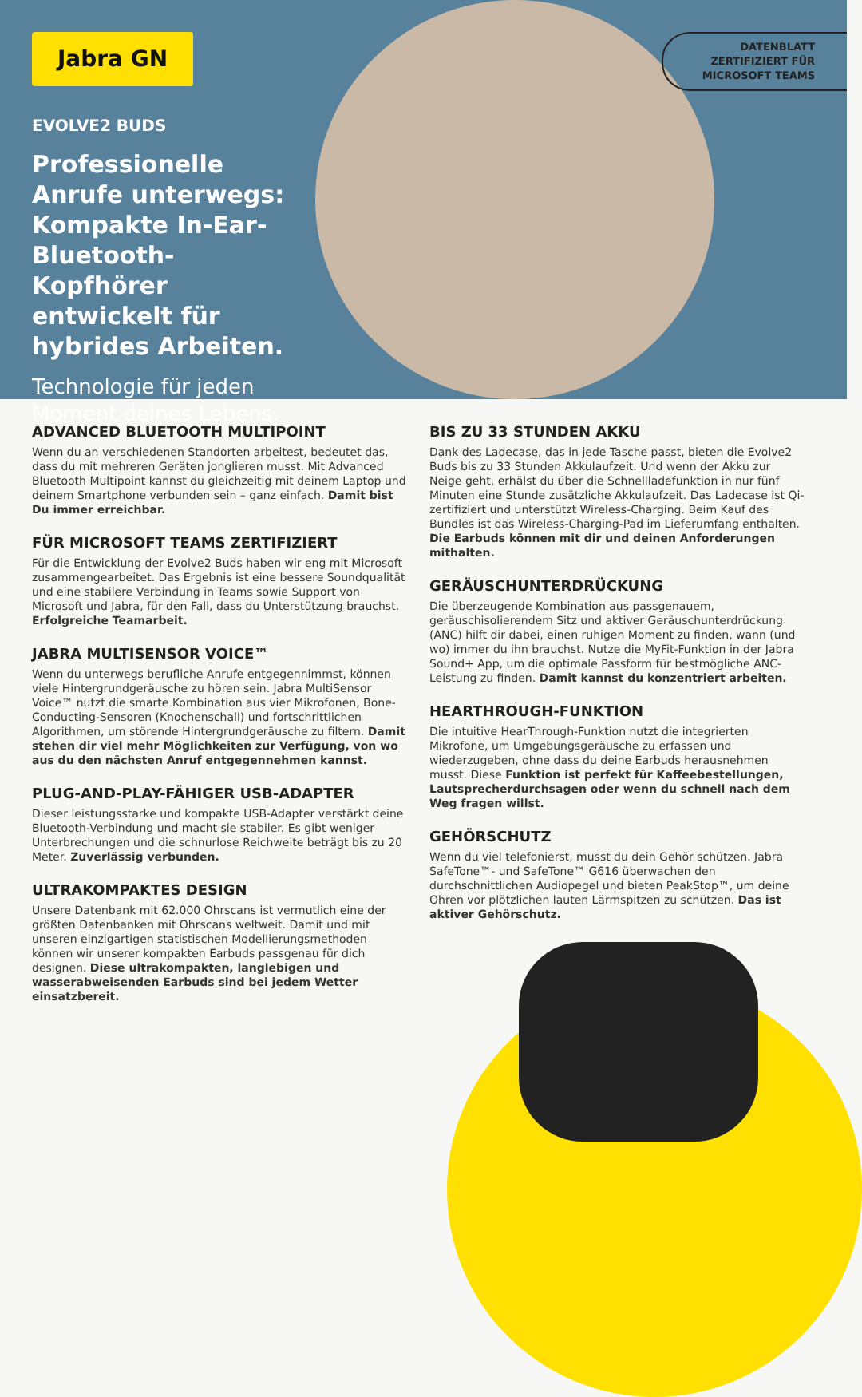Jabra GN
DATENBLATT
ZERTIFIZIERT FÜR
MICROSOFT TEAMS
EVOLVE2 BUDS
Professionelle Anrufe unterwegs: Kompakte In-Ear-Bluetooth-Kopfhörer entwickelt für hybrides Arbeiten.
Technologie für jeden Moment deines Lebens.
ADVANCED BLUETOOTH MULTIPOINT
Wenn du an verschiedenen Standorten arbeitest, bedeutet das, dass du mit mehreren Geräten jonglieren musst. Mit Advanced Bluetooth Multipoint kannst du gleichzeitig mit deinem Laptop und deinem Smartphone verbunden sein – ganz einfach. Damit bist Du immer erreichbar.
FÜR MICROSOFT TEAMS ZERTIFIZIERT
Für die Entwicklung der Evolve2 Buds haben wir eng mit Microsoft zusammengearbeitet. Das Ergebnis ist eine bessere Soundqualität und eine stabilere Verbindung in Teams sowie Support von Microsoft und Jabra, für den Fall, dass du Unterstützung brauchst. Erfolgreiche Teamarbeit.
JABRA MULTISENSOR VOICE™
Wenn du unterwegs berufliche Anrufe entgegennimmst, können viele Hintergrundgeräusche zu hören sein. Jabra MultiSensor Voice™ nutzt die smarte Kombination aus vier Mikrofonen, Bone-Conducting-Sensoren (Knochenschall) und fortschrittlichen Algorithmen, um störende Hintergrundgeräusche zu filtern. Damit stehen dir viel mehr Möglichkeiten zur Verfügung, von wo aus du den nächsten Anruf entgegennehmen kannst.
PLUG-AND-PLAY-FÄHIGER USB-ADAPTER
Dieser leistungsstarke und kompakte USB-Adapter verstärkt deine Bluetooth-Verbindung und macht sie stabiler. Es gibt weniger Unterbrechungen und die schnurlose Reichweite beträgt bis zu 20 Meter. Zuverlässig verbunden.
ULTRAKOMPAKTES DESIGN
Unsere Datenbank mit 62.000 Ohrscans ist vermutlich eine der größten Datenbanken mit Ohrscans weltweit. Damit und mit unseren einzigartigen statistischen Modellierungsmethoden können wir unserer kompakten Earbuds passgenau für dich designen. Diese ultrakompakten, langlebigen und wasserabweisenden Earbuds sind bei jedem Wetter einsatzbereit.
BIS ZU 33 STUNDEN AKKU
Dank des Ladecase, das in jede Tasche passt, bieten die Evolve2 Buds bis zu 33 Stunden Akkulaufzeit. Und wenn der Akku zur Neige geht, erhälst du über die Schnellladefunktion in nur fünf Minuten eine Stunde zusätzliche Akkulaufzeit. Das Ladecase ist Qi-zertifiziert und unterstützt Wireless-Charging. Beim Kauf des Bundles ist das Wireless-Charging-Pad im Lieferumfang enthalten. Die Earbuds können mit dir und deinen Anforderungen mithalten.
GERÄUSCHUNTERDRÜCKUNG
Die überzeugende Kombination aus passgenauem, geräuschisolierendem Sitz und aktiver Geräuschunterdrückung (ANC) hilft dir dabei, einen ruhigen Moment zu finden, wann (und wo) immer du ihn brauchst. Nutze die MyFit-Funktion in der Jabra Sound+ App, um die optimale Passform für bestmögliche ANC-Leistung zu finden. Damit kannst du konzentriert arbeiten.
HEARTHROUGH-FUNKTION
Die intuitive HearThrough-Funktion nutzt die integrierten Mikrofone, um Umgebungsgeräusche zu erfassen und wiederzugeben, ohne dass du deine Earbuds herausnehmen musst. Diese Funktion ist perfekt für Kaffeebestellungen, Lautsprecherdurchsagen oder wenn du schnell nach dem Weg fragen willst.
GEHÖRSCHUTZ
Wenn du viel telefonierst, musst du dein Gehör schützen. Jabra SafeTone™- und SafeTone™ G616 überwachen den durchschnittlichen Audiopegel und bieten PeakStop™, um deine Ohren vor plötzlichen lauten Lärmspitzen zu schützen. Das ist aktiver Gehörschutz.